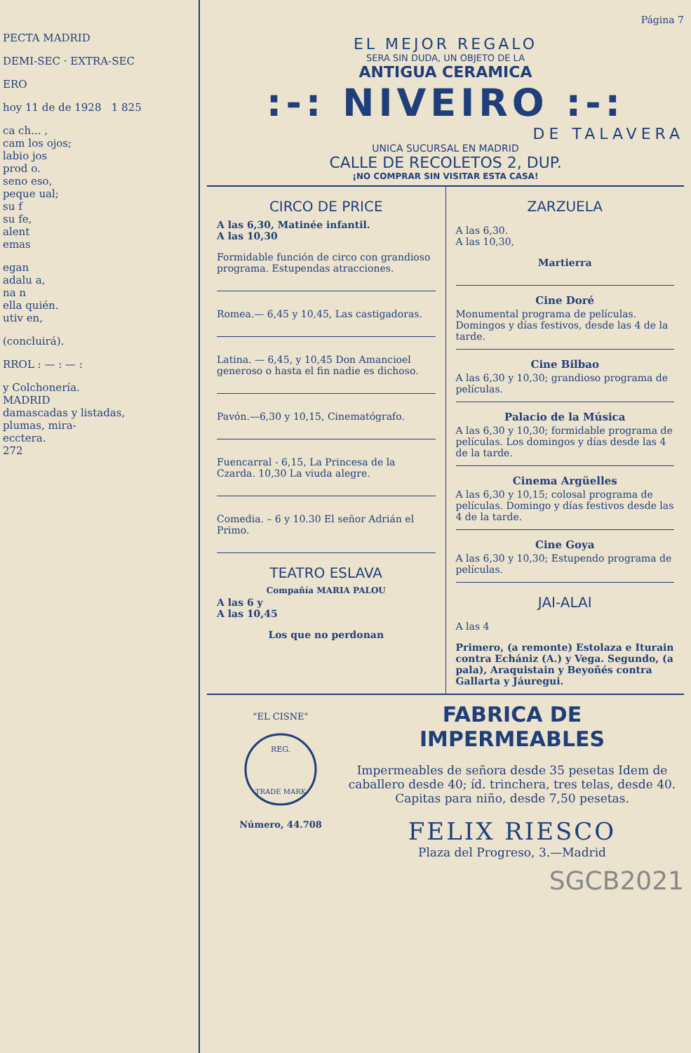PECTA MADRID
DEMI-SEC · EXTRA-SEC
ERO
hoy 11 de de 1928 1 825
ca ch... ,
cam los ojos;
labio jos
prod o.
seno eso,
peque ual;
su f
su fe,
alent
emas
egan
adalu a,
na n
ella quién.
utiv en,
(concluirá).
RROL : — : — :
y Colchonería.
MADRID
damascadas y listadas,
plumas, mira-
ecctera.
272
Página 7
EL MEJOR REGALO
SERA SIN DUDA, UN OBJETO DE LA
ANTIGUA CERAMICA
:-: NIVEIRO :-:
DE TALAVERA
UNICA SUCURSAL EN MADRID
CALLE DE RECOLETOS 2, DUP.
¡NO COMPRAR SIN VISITAR ESTA CASA!
CIRCO DE PRICE
A las 6,30, Matinée infantil.
A las 10,30
Formidable función de circo con grandioso programa. Estupendas atracciones.
Romea.— 6,45 y 10,45, Las castigadoras.
Latina. — 6,45, y 10,45 Don Amancioel generoso o hasta el fin nadie es dichoso.
Pavón.—6,30 y 10,15, Cinematógrafo.
Fuencarral - 6,15, La Princesa de la Czarda. 10,30 La viuda alegre.
Comedia. – 6 y 10.30 El señor Adrián el Primo.
TEATRO ESLAVA
Compañía MARIA PALOU
A las 6 y
A las 10,45
Los que no perdonan
ZARZUELA
A las 6,30.
A las 10,30,
Martierra
Cine Doré
Monumental programa de películas. Domingos y días festivos, desde las 4 de la tarde.
Cine Bilbao
A las 6,30 y 10,30; grandioso programa de películas.
Palacio de la Música
A las 6,30 y 10,30; formidable programa de películas. Los domingos y días desde las 4 de la tarde.
Cinema Argüelles
A las 6,30 y 10,15; colosal programa de películas. Domingo y días festivos desde las 4 de la tarde.
Cine Goya
A las 6,30 y 10,30; Estupendo programa de películas.
JAI-ALAI
A las 4
Primero, (a remonte) Estolaza e Iturain contra Echániz (A.) y Vega. Segundo, (a pala), Araquistain y Beyoñés contra Gallarta y Jáuregui.
"EL CISNE"
REG.
TRADE MARK
Número, 44.708
FABRICA DE IMPERMEABLES
Impermeables de señora desde 35 pesetas Idem de caballero desde 40; íd. trinchera, tres telas, desde 40. Capitas para niño, desde 7,50 pesetas.
FELIX RIESCO
Plaza del Progreso, 3.—Madrid
SGCB2021